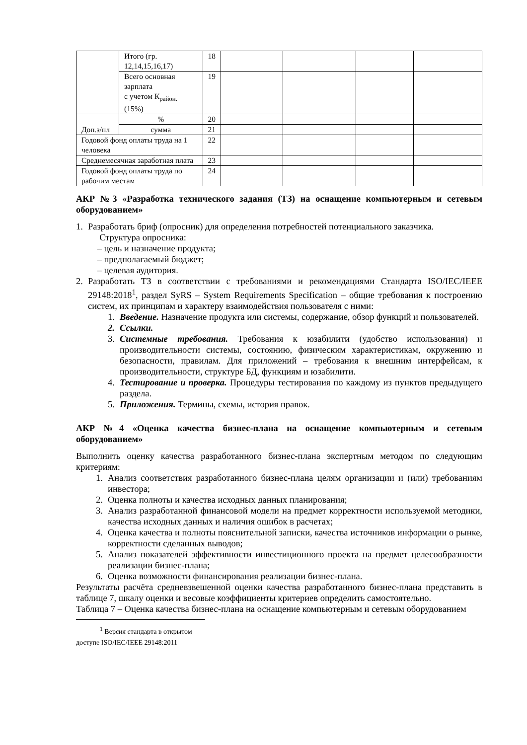| | Итого (гр. 12,14,15,16,17) | 18 | | | | |
| | Всего основная зарплата с учетом К<sub>район.</sub> (15%) | 19 | | | | |
| Доп.з/пл | % | 20 | | | | |
| | сумма | 21 | | | | |
| Годовой фонд оплаты труда на 1 человека | | 22 | | | | |
| Среднемесячная заработная плата | | 23 | | | | |
| Годовой фонд оплаты труда по рабочим местам | | 24 | | | | |
АКР №3 «Разработка технического задания (ТЗ) на оснащение компьютерным и сетевым оборудованием»
1. Разработать бриф (опросник) для определения потребностей потенциального заказчика.
Структура опросника:
– цель и назначение продукта;
– предполагаемый бюджет;
– целевая аудитория.
2. Разработать ТЗ в соответствии с требованиями и рекомендациями Стандарта ISO/IEC/IEEE 29148:2018<sup>1</sup>, раздел SyRS – System Requirements Specification – общие требования к построению систем, их принципам и характеру взаимодействия пользователя с ними:
1. Введение. Назначение продукта или системы, содержание, обзор функций и пользователей.
2. Ссылки.
3. Системные требования. Требования к юзабилити (удобство использования) и производительности системы, состоянию, физическим характеристикам, окружению и безопасности, правилам. Для приложений – требования к внешним интерфейсам, к производительности, структуре БД, функциям и юзабилити.
4. Тестирование и проверка. Процедуры тестирования по каждому из пунктов предыдущего раздела.
5. Приложения. Термины, схемы, история правок.
АКР №4 «Оценка качества бизнес-плана на оснащение компьютерным и сетевым оборудованием»
Выполнить оценку качества разработанного бизнес-плана экспертным методом по следующим критериям:
1. Анализ соответствия разработанного бизнес-плана целям организации и (или) требованиям инвестора;
2. Оценка полноты и качества исходных данных планирования;
3. Анализ разработанной финансовой модели на предмет корректности используемой методики, качества исходных данных и наличия ошибок в расчетах;
4. Оценка качества и полноты пояснительной записки, качества источников информации о рынке, корректности сделанных выводов;
5. Анализ показателей эффективности инвестиционного проекта на предмет целесообразности реализации бизнес-плана;
6. Оценка возможности финансирования реализации бизнес-плана.
Результаты расчёта средневзвешенной оценки качества разработанного бизнес-плана представить в таблице 7, шкалу оценки и весовые коэффициенты критериев определить самостоятельно.
Таблица 7 – Оценка качества бизнес-плана на оснащение компьютерным и сетевым оборудованием
<sup>1</sup> Версия стандарта в открытом доступе ISO/IEC/IEEE 29148:2011